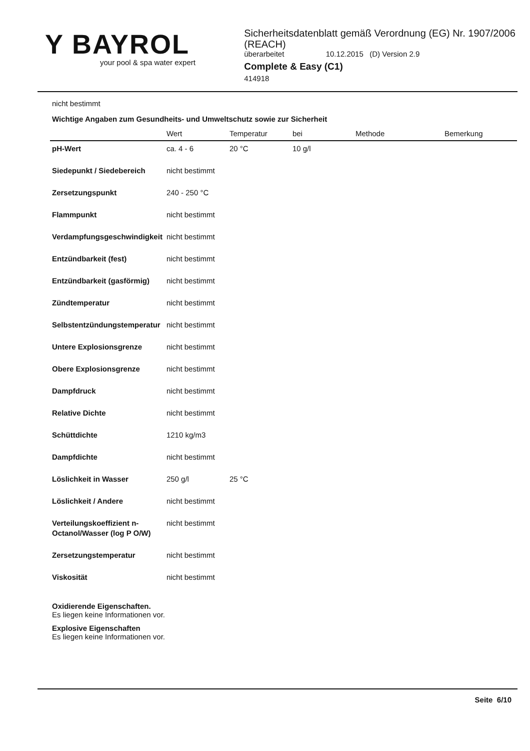Y BAYROL
your pool & spa water expert
Sicherheitsdatenblatt gemäß Verordnung (EG) Nr. 1907/2006 (REACH)
überarbeitet 10.12.2015 (D) Version 2.9
Complete & Easy (C1)
414918
nicht bestimmt
Wichtige Angaben zum Gesundheits- und Umweltschutz sowie zur Sicherheit
| | Wert | Temperatur | bei | Methode | Bemerkung |
| --- | --- | --- | --- | --- | --- |
| pH-Wert | ca. 4 - 6 | 20 °C | 10 g/l | | |
| Siedepunkt / Siedebereich | nicht bestimmt | | | | |
| Zersetzungspunkt | 240 - 250 °C | | | | |
| Flammpunkt | nicht bestimmt | | | | |
| Verdampfungsgeschwindigkeit | nicht bestimmt | | | | |
| Entzündbarkeit (fest) | nicht bestimmt | | | | |
| Entzündbarkeit (gasförmig) | nicht bestimmt | | | | |
| Zündtemperatur | nicht bestimmt | | | | |
| Selbstentzündungstemperatur | nicht bestimmt | | | | |
| Untere Explosionsgrenze | nicht bestimmt | | | | |
| Obere Explosionsgrenze | nicht bestimmt | | | | |
| Dampfdruck | nicht bestimmt | | | | |
| Relative Dichte | nicht bestimmt | | | | |
| Schüttdichte | 1210 kg/m3 | | | | |
| Dampfdichte | nicht bestimmt | | | | |
| Löslichkeit in Wasser | 250 g/l | 25 °C | | | |
| Löslichkeit / Andere | nicht bestimmt | | | | |
| Verteilungskoeffizient n-Octanol/Wasser (log P O/W) | nicht bestimmt | | | | |
| Zersetzungstemperatur | nicht bestimmt | | | | |
| Viskosität | nicht bestimmt | | | | |
Oxidierende Eigenschaften.
Es liegen keine Informationen vor.
Explosive Eigenschaften
Es liegen keine Informationen vor.
Seite 6/10